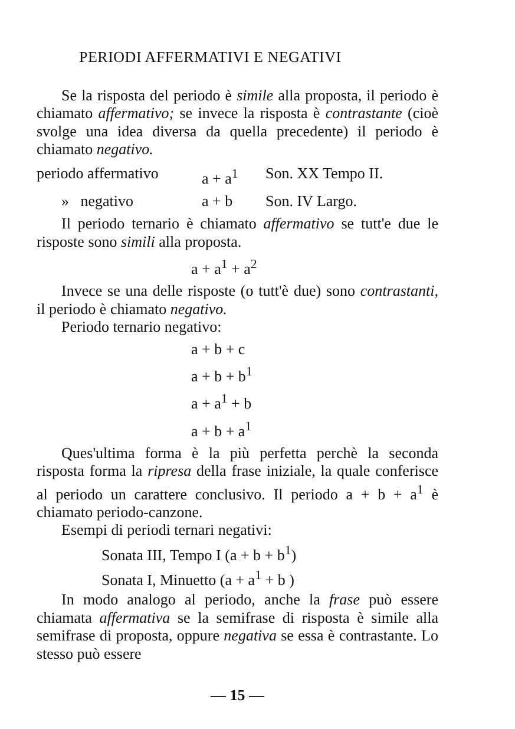PERIODI AFFERMATIVI E NEGATIVI
Se la risposta del periodo è simile alla proposta, il periodo è chiamato affermativo; se invece la risposta è contrastante (cioè svolge una idea diversa da quella precedente) il periodo è chiamato negativo.
periodo affermativo a + a<sup>1</sup> Son. XX Tempo II.
» negativo a + b Son. IV Largo.
Il periodo ternario è chiamato affermativo se tutt'e due le risposte sono simili alla proposta.
a + a<sup>1</sup> + a<sup>2</sup>
Invece se una delle risposte (o tutt'è due) sono contrastanti, il periodo è chiamato negativo.
Periodo ternario negativo:
a + b + c
a + b + b<sup>1</sup>
a + a<sup>1</sup> + b
a + b + a<sup>1</sup>
Ques'ultima forma è la più perfetta perchè la seconda risposta forma la ripresa della frase iniziale, la quale conferisce al periodo un carattere conclusivo. Il periodo a + b + a<sup>1</sup> è chiamato periodo-canzone.
Esempi di periodi ternari negativi:
Sonata III, Tempo I (a + b + b<sup>1</sup>)
Sonata I, Minuetto (a + a<sup>1</sup> + b )
In modo analogo al periodo, anche la frase può essere chiamata affermativa se la semifrase di risposta è simile alla semifrase di proposta, oppure negativa se essa è contrastante. Lo stesso può essere
— 15 —